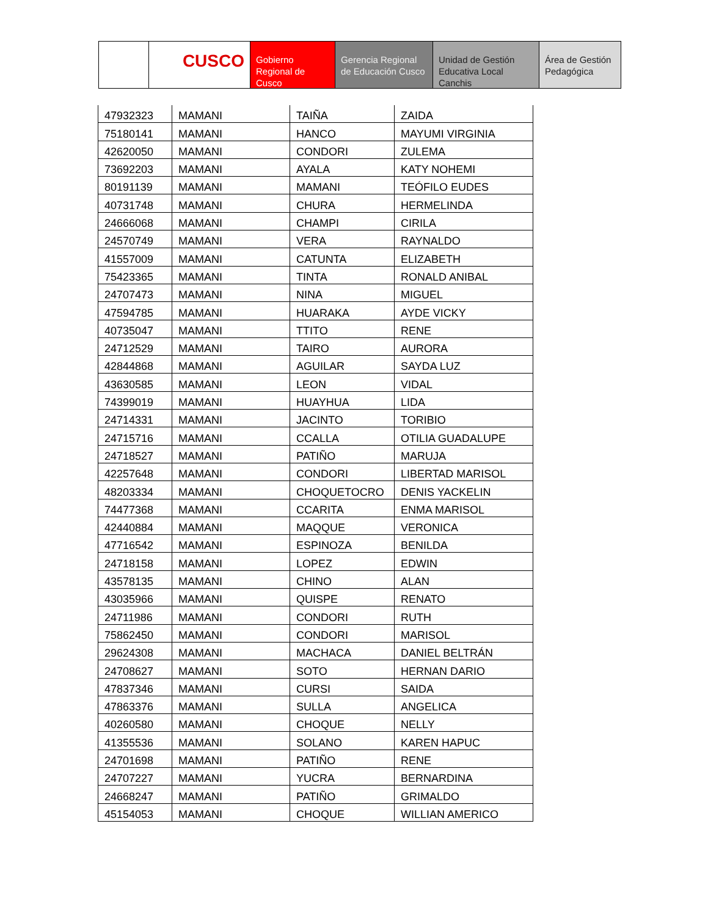CUSCO Gobierno Regional de Cusco
Gerencia Regional de Educación Cusco
Unidad de Gestión Educativa Local Canchis
Área de Gestión Pedagógica
| 47932323 | MAMANI | TAIÑA | ZAIDA |
| 75180141 | MAMANI | HANCO | MAYUMI VIRGINIA |
| 42620050 | MAMANI | CONDORI | ZULEMA |
| 73692203 | MAMANI | AYALA | KATY NOHEMI |
| 80191139 | MAMANI | MAMANI | TEÓFILO EUDES |
| 40731748 | MAMANI | CHURA | HERMELINDA |
| 24666068 | MAMANI | CHAMPI | CIRILA |
| 24570749 | MAMANI | VERA | RAYNALDO |
| 41557009 | MAMANI | CATUNTA | ELIZABETH |
| 75423365 | MAMANI | TINTA | RONALD ANIBAL |
| 24707473 | MAMANI | NINA | MIGUEL |
| 47594785 | MAMANI | HUARAKA | AYDE VICKY |
| 40735047 | MAMANI | TTITO | RENE |
| 24712529 | MAMANI | TAIRO | AURORA |
| 42844868 | MAMANI | AGUILAR | SAYDA LUZ |
| 43630585 | MAMANI | LEON | VIDAL |
| 74399019 | MAMANI | HUAYHUA | LIDA |
| 24714331 | MAMANI | JACINTO | TORIBIO |
| 24715716 | MAMANI | CCALLA | OTILIA GUADALUPE |
| 24718527 | MAMANI | PATIÑO | MARUJA |
| 42257648 | MAMANI | CONDORI | LIBERTAD MARISOL |
| 48203334 | MAMANI | CHOQUETOCRO | DENIS YACKELIN |
| 74477368 | MAMANI | CCARITA | ENMA MARISOL |
| 42440884 | MAMANI | MAQQUE | VERONICA |
| 47716542 | MAMANI | ESPINOZA | BENILDA |
| 24718158 | MAMANI | LOPEZ | EDWIN |
| 43578135 | MAMANI | CHINO | ALAN |
| 43035966 | MAMANI | QUISPE | RENATO |
| 24711986 | MAMANI | CONDORI | RUTH |
| 75862450 | MAMANI | CONDORI | MARISOL |
| 29624308 | MAMANI | MACHACA | DANIEL BELTRÁN |
| 24708627 | MAMANI | SOTO | HERNAN DARIO |
| 47837346 | MAMANI | CURSI | SAIDA |
| 47863376 | MAMANI | SULLA | ANGELICA |
| 40260580 | MAMANI | CHOQUE | NELLY |
| 41355536 | MAMANI | SOLANO | KAREN HAPUC |
| 24701698 | MAMANI | PATIÑO | RENE |
| 24707227 | MAMANI | YUCRA | BERNARDINA |
| 24668247 | MAMANI | PATIÑO | GRIMALDO |
| 45154053 | MAMANI | CHOQUE | WILLIAN AMERICO |